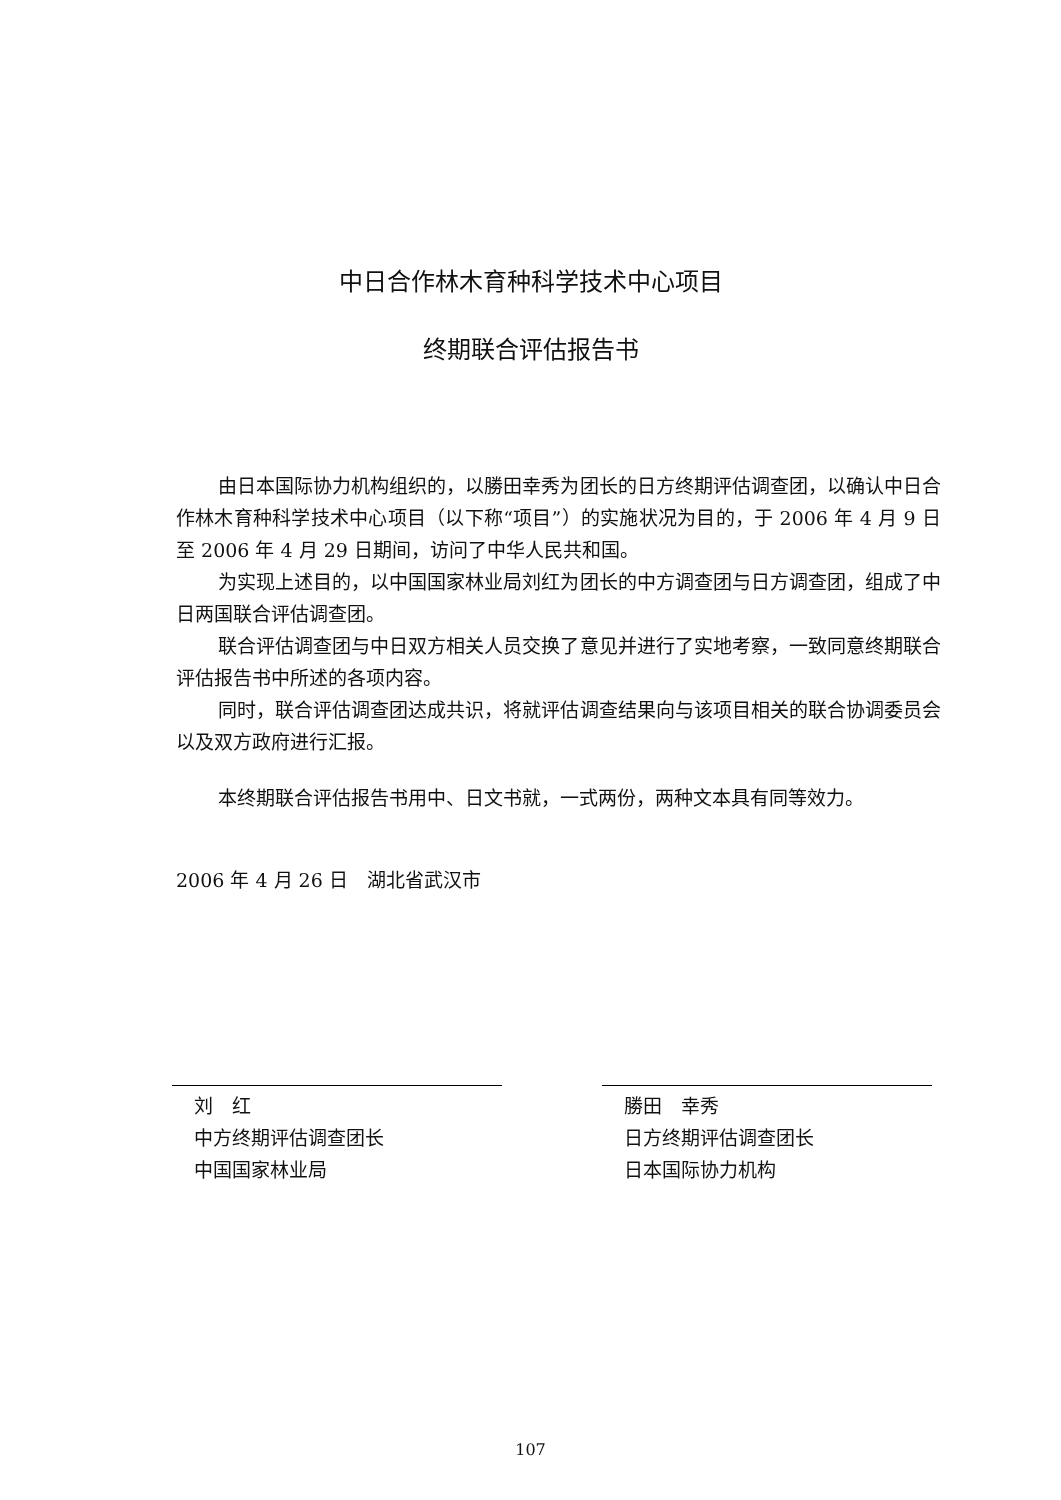中日合作林木育种科学技术中心项目
终期联合评估报告书
由日本国际协力机构组织的，以勝田幸秀为团长的日方终期评估调查团，以确认中日合作林木育种科学技术中心项目（以下称“项目”）的实施状况为目的，于 2006 年 4 月 9 日至 2006 年 4 月 29 日期间，访问了中华人民共和国。
为实现上述目的，以中国国家林业局刘红为团长的中方调查团与日方调查团，组成了中日两国联合评估调查团。
联合评估调查团与中日双方相关人员交换了意见并进行了实地考察，一致同意终期联合评估报告书中所述的各项内容。
同时，联合评估调查团达成共识，将就评估调查结果向与该项目相关的联合协调委员会以及双方政府进行汇报。
本终期联合评估报告书用中、日文书就，一式两份，两种文本具有同等效力。
2006 年 4 月 26 日　湖北省武汉市
刘　红
中方终期评估调查团长
中国国家林业局
勝田　幸秀
日方终期评估调查团长
日本国际协力机构
107